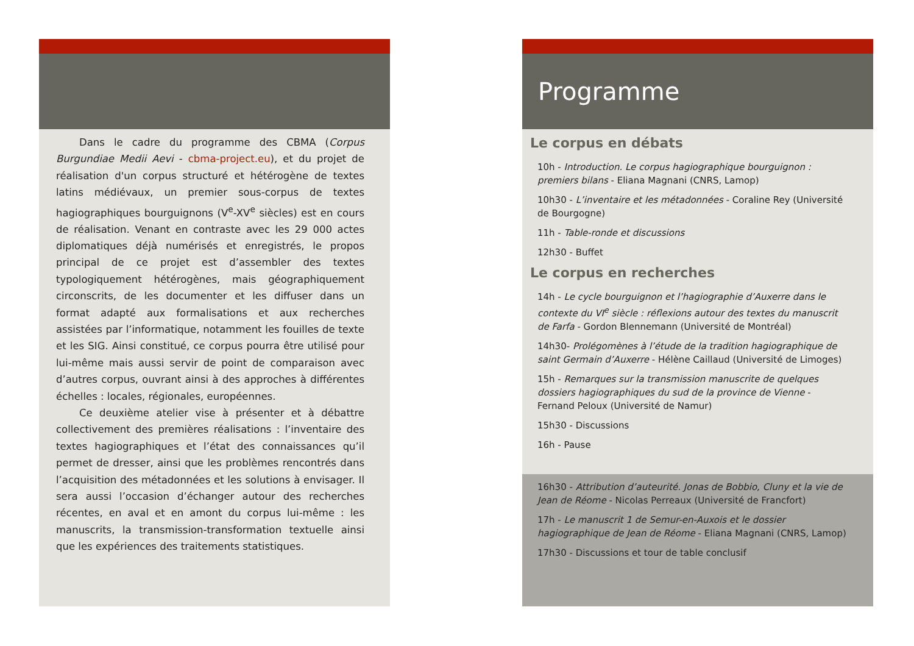Dans le cadre du programme des CBMA (Corpus Burgundiae Medii Aevi - cbma-project.eu), et du projet de réalisation d'un corpus structuré et hétérogène de textes latins médiévaux, un premier sous-corpus de textes hagiographiques bourguignons (V<sup>e</sup>-XV<sup>e</sup> siècles) est en cours de réalisation. Venant en contraste avec les 29 000 actes diplomatiques déjà numérisés et enregistrés, le propos principal de ce projet est d’assembler des textes typologiquement hétérogènes, mais géographiquement circonscrits, de les documenter et les diffuser dans un format adapté aux formalisations et aux recherches assistées par l’informatique, notamment les fouilles de texte et les SIG. Ainsi constitué, ce corpus pourra être utilisé pour lui-même mais aussi servir de point de comparaison avec d’autres corpus, ouvrant ainsi à des approches à différentes échelles : locales, régionales, européennes.
Ce deuxième atelier vise à présenter et à débattre collectivement des premières réalisations : l’inventaire des textes hagiographiques et l’état des connaissances qu’il permet de dresser, ainsi que les problèmes rencontrés dans l’acquisition des métadonnées et les solutions à envisager. Il sera aussi l’occasion d’échanger autour des recherches récentes, en aval et en amont du corpus lui-même : les manuscrits, la transmission-transformation textuelle ainsi que les expériences des traitements statistiques.
Programme
Le corpus en débats
10h - Introduction. Le corpus hagiographique bourguignon : premiers bilans - Eliana Magnani (CNRS, Lamop)
10h30 - L’inventaire et les métadonnées - Coraline Rey (Université de Bourgogne)
11h - Table-ronde et discussions
12h30 - Buffet
Le corpus en recherches
14h - Le cycle bourguignon et l’hagiographie d’Auxerre dans le contexte du VI<sup>e</sup> siècle : réflexions autour des textes du manuscrit de Farfa - Gordon Blennemann (Université de Montréal)
14h30- Prolégomènes à l’étude de la tradition hagiographique de saint Germain d’Auxerre - Hélène Caillaud (Université de Limoges)
15h - Remarques sur la transmission manuscrite de quelques dossiers hagiographiques du sud de la province de Vienne - Fernand Peloux (Université de Namur)
15h30 - Discussions
16h - Pause
16h30 - Attribution d’auteurité. Jonas de Bobbio, Cluny et la vie de Jean de Réome - Nicolas Perreaux (Université de Francfort)
17h - Le manuscrit 1 de Semur-en-Auxois et le dossier hagiographique de Jean de Réome - Eliana Magnani (CNRS, Lamop)
17h30 - Discussions et tour de table conclusif